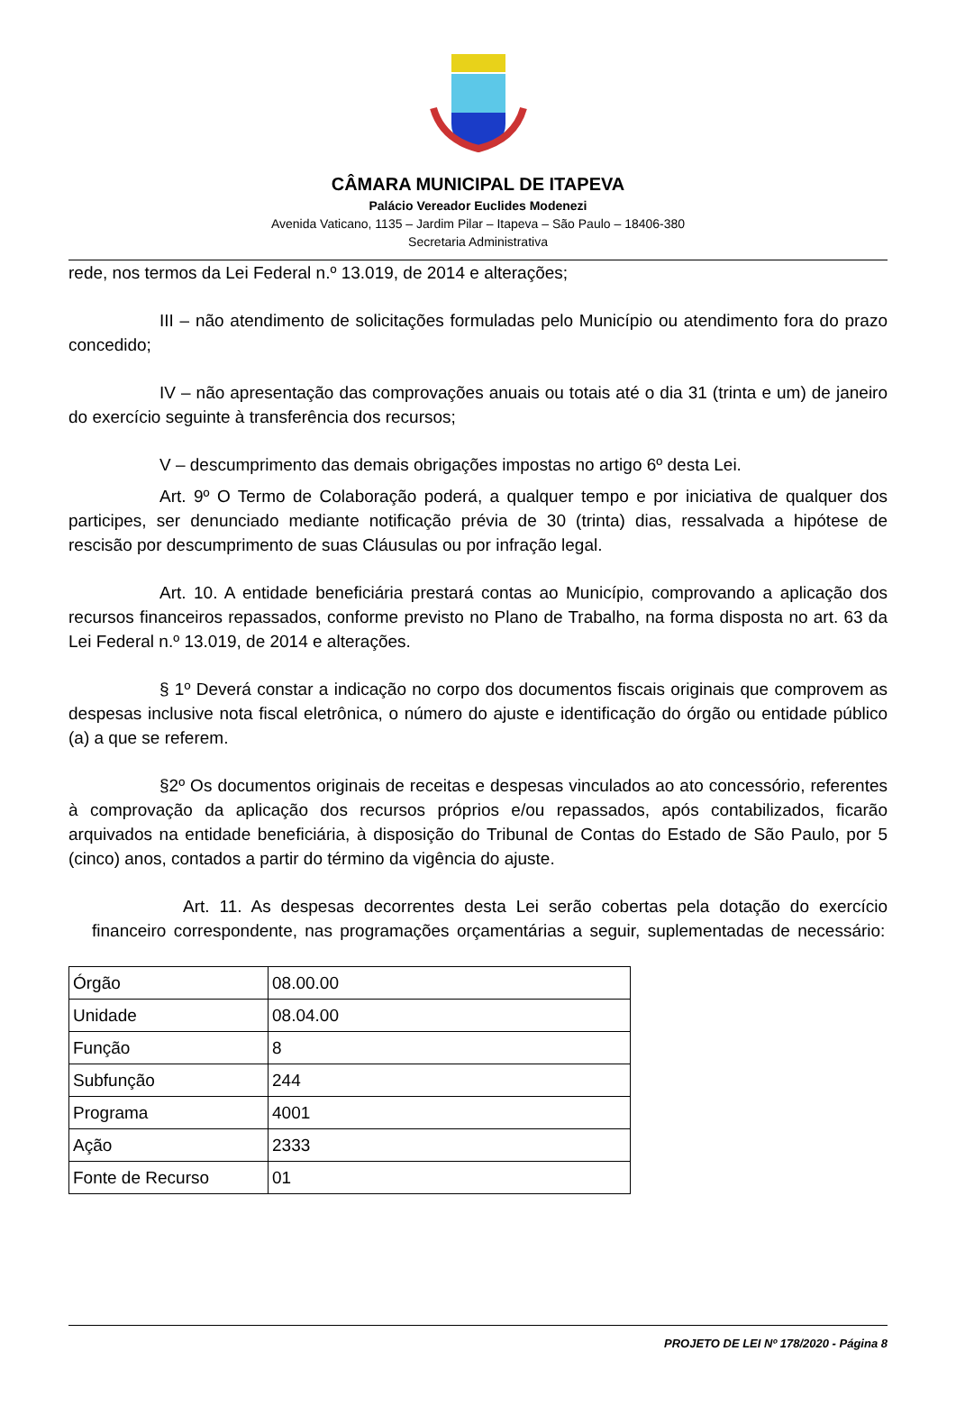CÂMARA MUNICIPAL DE ITAPEVA
Palácio Vereador Euclides Modenezi
Avenida Vaticano, 1135 – Jardim Pilar – Itapeva – São Paulo – 18406-380
Secretaria Administrativa
rede, nos termos da Lei Federal n.º 13.019, de 2014 e alterações;
III – não atendimento de solicitações formuladas pelo Município ou atendimento fora do prazo concedido;
IV – não apresentação das comprovações anuais ou totais até o dia 31 (trinta e um) de janeiro do exercício seguinte à transferência dos recursos;
V – descumprimento das demais obrigações impostas no artigo 6º desta Lei.
Art. 9º O Termo de Colaboração poderá, a qualquer tempo e por iniciativa de qualquer dos participes, ser denunciado mediante notificação prévia de 30 (trinta) dias, ressalvada a hipótese de rescisão por descumprimento de suas Cláusulas ou por infração legal.
Art. 10. A entidade beneficiária prestará contas ao Município, comprovando a aplicação dos recursos financeiros repassados, conforme previsto no Plano de Trabalho, na forma disposta no art. 63 da Lei Federal n.º 13.019, de 2014 e alterações.
§ 1º Deverá constar a indicação no corpo dos documentos fiscais originais que comprovem as despesas inclusive nota fiscal eletrônica, o número do ajuste e identificação do órgão ou entidade público (a) a que se referem.
§2º Os documentos originais de receitas e despesas vinculados ao ato concessório, referentes à comprovação da aplicação dos recursos próprios e/ou repassados, após contabilizados, ficarão arquivados na entidade beneficiária, à disposição do Tribunal de Contas do Estado de São Paulo, por 5 (cinco) anos, contados a partir do término da vigência do ajuste.
Art. 11. As despesas decorrentes desta Lei serão cobertas pela dotação do exercício financeiro correspondente, nas programações orçamentárias a seguir, suplementadas de necessário:
| Órgão | 08.00.00 |
| Unidade | 08.04.00 |
| Função | 8 |
| Subfunção | 244 |
| Programa | 4001 |
| Ação | 2333 |
| Fonte de Recurso | 01 |
PROJETO DE LEI Nº 178/2020 - Página 8